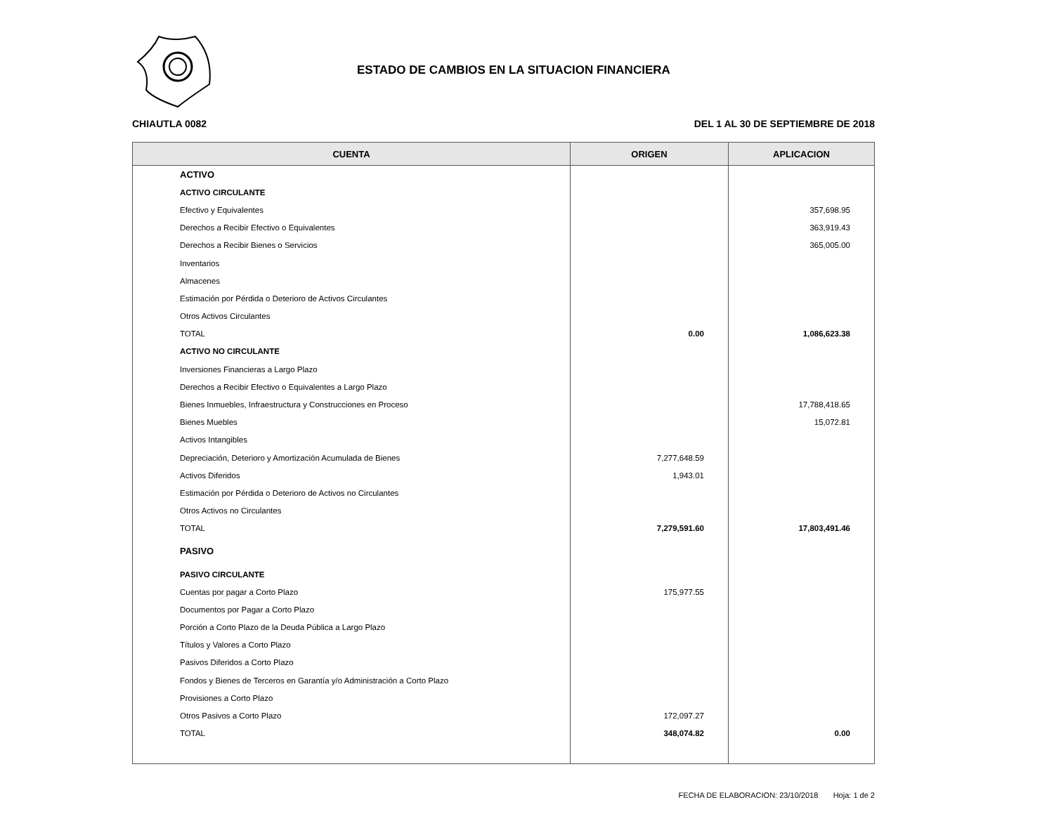ESTADO DE CAMBIOS EN LA SITUACION FINANCIERA
CHIAUTLA 0082 DEL 1 AL 30 DE SEPTIEMBRE DE 2018
| CUENTA | ORIGEN | APLICACION |
| --- | --- | --- |
| ACTIVO | | |
| ACTIVO CIRCULANTE | | |
| Efectivo y Equivalentes | | 357,698.95 |
| Derechos a Recibir Efectivo o Equivalentes | | 363,919.43 |
| Derechos a Recibir Bienes o Servicios | | 365,005.00 |
| Inventarios | | |
| Almacenes | | |
| Estimación por Pérdida o Deterioro de Activos Circulantes | | |
| Otros Activos Circulantes | | |
| TOTAL | 0.00 | 1,086,623.38 |
| ACTIVO NO CIRCULANTE | | |
| Inversiones Financieras a Largo Plazo | | |
| Derechos a Recibir Efectivo o Equivalentes a Largo Plazo | | |
| Bienes Inmuebles, Infraestructura y Construcciones en Proceso | | 17,788,418.65 |
| Bienes Muebles | | 15,072.81 |
| Activos Intangibles | | |
| Depreciación, Deterioro y Amortización Acumulada de Bienes | 7,277,648.59 | |
| Activos Diferidos | 1,943.01 | |
| Estimación por Pérdida o Deterioro de Activos no Circulantes | | |
| Otros Activos no Circulantes | | |
| TOTAL | 7,279,591.60 | 17,803,491.46 |
| PASIVO | | |
| PASIVO CIRCULANTE | | |
| Cuentas por pagar a Corto Plazo | 175,977.55 | |
| Documentos por Pagar a Corto Plazo | | |
| Porción a Corto Plazo de la Deuda Pública a Largo Plazo | | |
| Títulos y Valores a Corto Plazo | | |
| Pasivos Diferidos a Corto Plazo | | |
| Fondos y Bienes de Terceros en Garantía y/o Administración a Corto Plazo | | |
| Provisiones a Corto Plazo | | |
| Otros Pasivos a Corto Plazo | 172,097.27 | |
| TOTAL | 348,074.82 | 0.00 |
FECHA DE ELABORACION: 23/10/2018 Hoja: 1 de 2